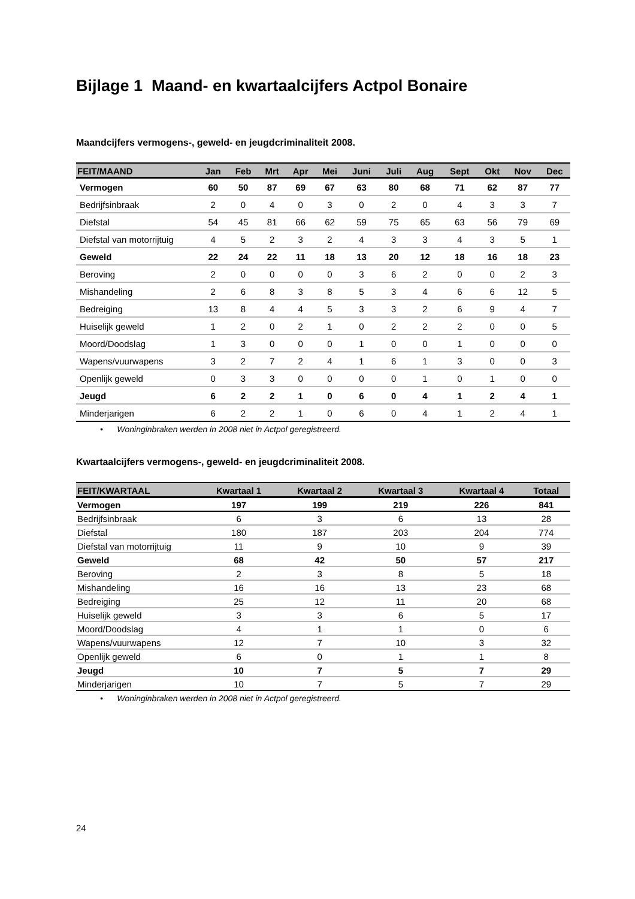Bijlage 1 Maand- en kwartaalcijfers Actpol Bonaire
Maandcijfers vermogens-, geweld- en jeugdcriminaliteit 2008.
| FEIT/MAAND | Jan | Feb | Mrt | Apr | Mei | Juni | Juli | Aug | Sept | Okt | Nov | Dec |
| --- | --- | --- | --- | --- | --- | --- | --- | --- | --- | --- | --- | --- |
| Vermogen | 60 | 50 | 87 | 69 | 67 | 63 | 80 | 68 | 71 | 62 | 87 | 77 |
| Bedrijfsinbraak | 2 | 0 | 4 | 0 | 3 | 0 | 2 | 0 | 4 | 3 | 3 | 7 |
| Diefstal | 54 | 45 | 81 | 66 | 62 | 59 | 75 | 65 | 63 | 56 | 79 | 69 |
| Diefstal van motorrijtuig | 4 | 5 | 2 | 3 | 2 | 4 | 3 | 3 | 4 | 3 | 5 | 1 |
| Geweld | 22 | 24 | 22 | 11 | 18 | 13 | 20 | 12 | 18 | 16 | 18 | 23 |
| Beroving | 2 | 0 | 0 | 0 | 0 | 3 | 6 | 2 | 0 | 0 | 2 | 3 |
| Mishandeling | 2 | 6 | 8 | 3 | 8 | 5 | 3 | 4 | 6 | 6 | 12 | 5 |
| Bedreiging | 13 | 8 | 4 | 4 | 5 | 3 | 3 | 2 | 6 | 9 | 4 | 7 |
| Huiselijk geweld | 1 | 2 | 0 | 2 | 1 | 0 | 2 | 2 | 2 | 0 | 0 | 5 |
| Moord/Doodslag | 1 | 3 | 0 | 0 | 0 | 1 | 0 | 0 | 1 | 0 | 0 | 0 |
| Wapens/vuurwapens | 3 | 2 | 7 | 2 | 4 | 1 | 6 | 1 | 3 | 0 | 0 | 3 |
| Openlijk geweld | 0 | 3 | 3 | 0 | 0 | 0 | 0 | 1 | 0 | 1 | 0 | 0 |
| Jeugd | 6 | 2 | 2 | 1 | 0 | 6 | 0 | 4 | 1 | 2 | 4 | 1 |
| Minderjarigen | 6 | 2 | 2 | 1 | 0 | 6 | 0 | 4 | 1 | 2 | 4 | 1 |
• Woninginbraken werden in 2008 niet in Actpol geregistreerd.
Kwartaalcijfers vermogens-, geweld- en jeugdcriminaliteit 2008.
| FEIT/KWARTAAL | Kwartaal 1 | Kwartaal 2 | Kwartaal 3 | Kwartaal 4 | Totaal |
| --- | --- | --- | --- | --- | --- |
| Vermogen | 197 | 199 | 219 | 226 | 841 |
| Bedrijfsinbraak | 6 | 3 | 6 | 13 | 28 |
| Diefstal | 180 | 187 | 203 | 204 | 774 |
| Diefstal van motorrijtuig | 11 | 9 | 10 | 9 | 39 |
| Geweld | 68 | 42 | 50 | 57 | 217 |
| Beroving | 2 | 3 | 8 | 5 | 18 |
| Mishandeling | 16 | 16 | 13 | 23 | 68 |
| Bedreiging | 25 | 12 | 11 | 20 | 68 |
| Huiselijk geweld | 3 | 3 | 6 | 5 | 17 |
| Moord/Doodslag | 4 | 1 | 1 | 0 | 6 |
| Wapens/vuurwapens | 12 | 7 | 10 | 3 | 32 |
| Openlijk geweld | 6 | 0 | 1 | 1 | 8 |
| Jeugd | 10 | 7 | 5 | 7 | 29 |
| Minderjarigen | 10 | 7 | 5 | 7 | 29 |
• Woninginbraken werden in 2008 niet in Actpol geregistreerd.
24